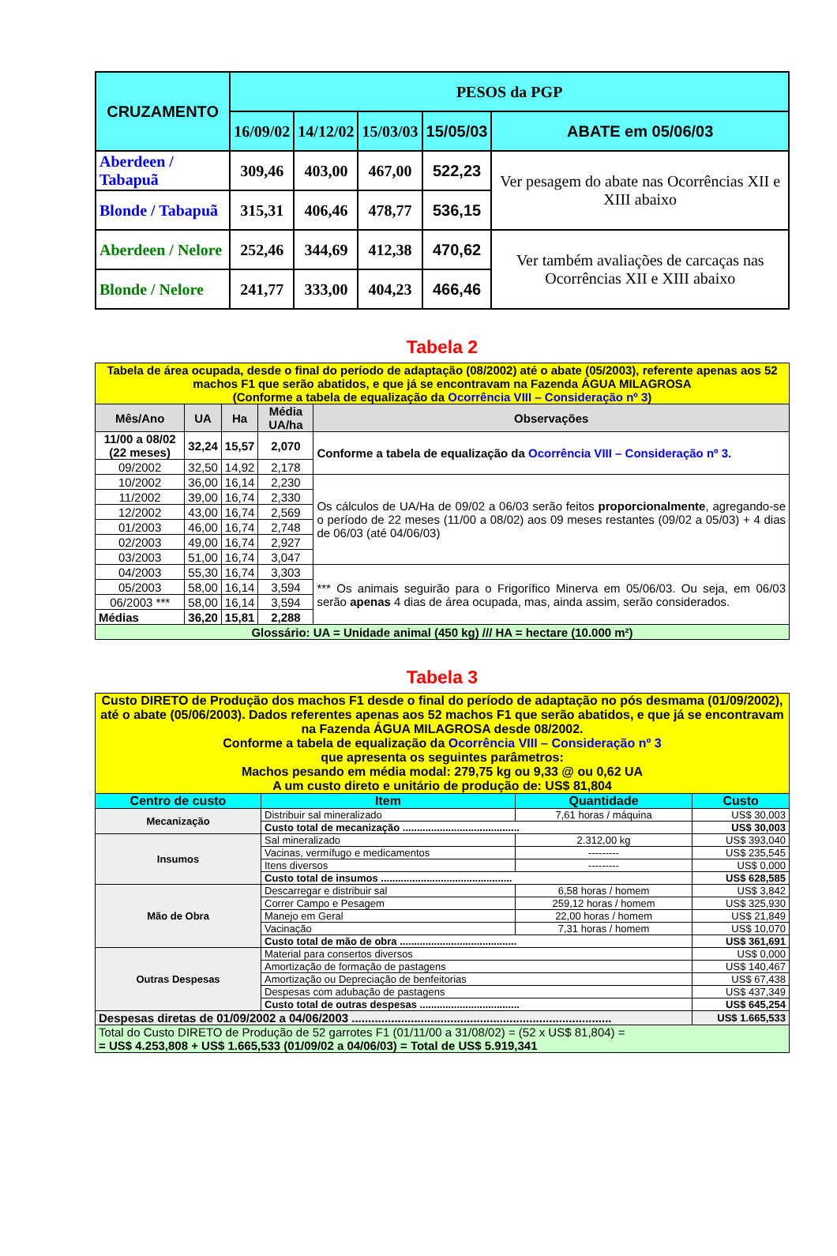| CRUZAMENTO | PESOS da PGP | | | | |
| --- | --- | --- | --- | --- | --- |
| | 16/09/02 | 14/12/02 | 15/03/03 | 15/05/03 | ABATE em 05/06/03 |
| Aberdeen / Tabapuã | 309,46 | 403,00 | 467,00 | 522,23 | Ver pesagem do abate nas Ocorrências XII e XIII abaixo |
| Blonde / Tabapuã | 315,31 | 406,46 | 478,77 | 536,15 | |
| Aberdeen / Nelore | 252,46 | 344,69 | 412,38 | 470,62 | Ver também avaliações de carcaças nas Ocorrências XII e XIII abaixo |
| Blonde / Nelore | 241,77 | 333,00 | 404,23 | 466,46 | |
Tabela 2
| Tabela de área ocupada, desde o final do período de adaptação (08/2002) até o abate (05/2003), referente apenas aos 52 machos F1 que serão abatidos, e que já se encontravam na Fazenda ÁGUA MILAGROSA (Conforme a tabela de equalização da Ocorrência VIII – Consideração nº 3 ) | | | | |
| Mês/Ano | UA | Ha | Média UA/ha | Observações |
| 11/00 a 08/02 (22 meses) | 32,24 | 15,57 | 2,070 | Conforme a tabela de equalização da Ocorrência VIII – Consideração nº 3 . |
| 09/2002 | 32,50 | 14,92 | 2,178 | |
| 10/2002 | 36,00 | 16,14 | 2,230 | Os cálculos de UA/Ha de 09/02 a 06/03 serão feitos proporcionalmente , agregando-se o período de 22 meses (11/00 a 08/02) aos 09 meses restantes (09/02 a 05/03) + 4 dias de 06/03 (até 04/06/03) |
| 11/2002 | 39,00 | 16,74 | 2,330 | |
| 12/2002 | 43,00 | 16,74 | 2,569 | |
| 01/2003 | 46,00 | 16,74 | 2,748 | |
| 02/2003 | 49,00 | 16,74 | 2,927 | |
| 03/2003 | 51,00 | 16,74 | 3,047 | |
| 04/2003 | 55,30 | 16,74 | 3,303 | *** Os animais seguirão para o Frigorífico Minerva em 05/06/03. Ou seja, em 06/03 serão apenas 4 dias de área ocupada, mas, ainda assim, serão considerados. |
| 05/2003 | 58,00 | 16,14 | 3,594 | |
| 06/2003 *** | 58,00 | 16,14 | 3,594 | |
| Médias | 36,20 | 15,81 | 2,288 | |
| Glossário: UA = Unidade animal (450 kg) /// HA = hectare (10.000 m²) | | | | |
Tabela 3
| Custo DIRETO de Produção dos machos F1 desde o final do período de adaptação no pós desmama (01/09/2002), até o abate (05/06/2003). Dados referentes apenas aos 52 machos F1 que serão abatidos, e que já se encontravam na Fazenda ÁGUA MILAGROSA desde 08/2002. Conforme a tabela de equalização da Ocorrência VIII – Consideração nº 3 que apresenta os seguintes parâmetros: Machos pesando em média modal: 279,75 kg ou 9,33 @ ou 0,62 UA A um custo direto e unitário de produção de: US$ 81,804 | | | |
| Centro de custo | Item | Quantidade | Custo |
| Mecanização | Distribuir sal mineralizado | 7,61 horas / máquina | US$ 30,003 |
| | Custo total de mecanização ......................................... | | US$ 30,003 |
| Insumos | Sal mineralizado | 2.312,00 kg | US$ 393,040 |
| | Vacinas, vermífugo e medicamentos | --------- | US$ 235,545 |
| | Itens diversos | --------- | US$ 0,000 |
| | Custo total de insumos .............................................. | | US$ 628,585 |
| Mão de Obra | Descarregar e distribuir sal | 6,58 horas / homem | US$ 3,842 |
| | Correr Campo e Pesagem | 259,12 horas / homem | US$ 325,930 |
| | Manejo em Geral | 22,00 horas / homem | US$ 21,849 |
| | Vacinação | 7,31 horas / homem | US$ 10,070 |
| | Custo total de mão de obra ......................................... | | US$ 361,691 |
| Outras Despesas | Material para consertos diversos | | US$ 0,000 |
| | Amortização de formação de pastagens | | US$ 140,467 |
| | Amortização ou Depreciação de benfeitorias | | US$ 67,438 |
| | Despesas com adubação de pastagens | | US$ 437,349 |
| | Custo total de outras despesas ................................... | | US$ 645,254 |
| Despesas diretas de 01/09/2002 a 04/06/2003 ............................................................................... | | | US$ 1.665,533 |
| Total do Custo DIRETO de Produção de 52 garrotes F1 (01/11/00 a 31/08/02) = (52 x US$ 81,804) = = US$ 4.253,808 + US$ 1.665,533 (01/09/02 a 04/06/03) = Total de US$ 5.919,341 | | | |